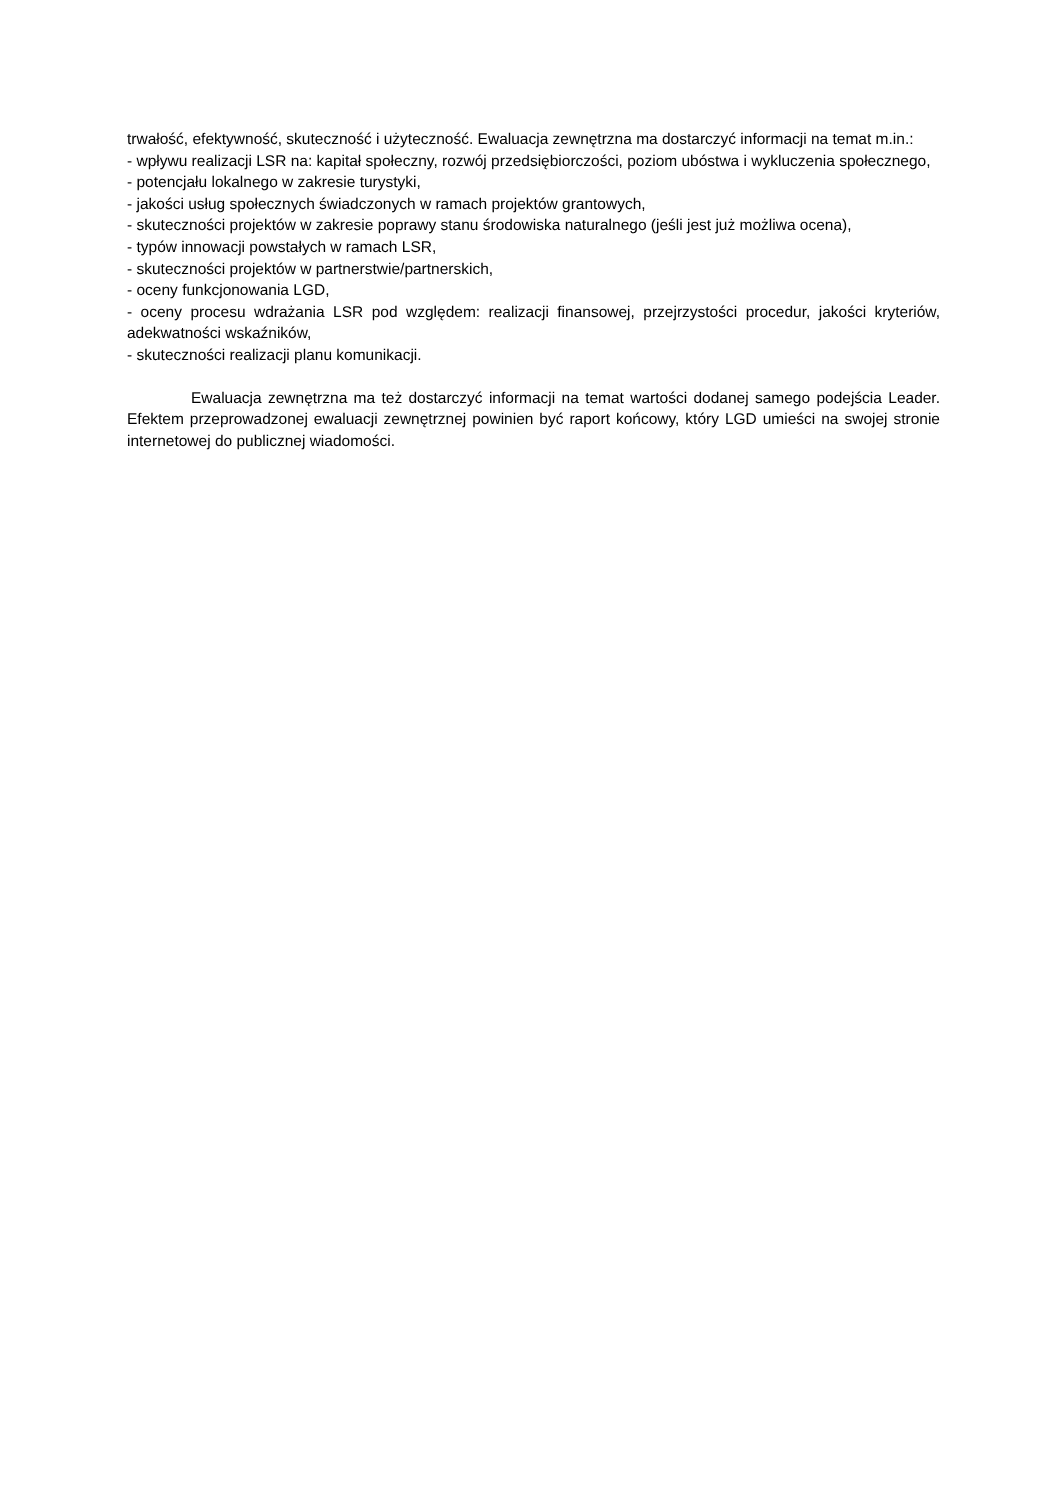trwałość, efektywność, skuteczność i użyteczność. Ewaluacja zewnętrzna ma dostarczyć informacji na temat m.in.:
- wpływu realizacji LSR na: kapitał społeczny, rozwój przedsiębiorczości, poziom ubóstwa i wykluczenia społecznego,
- potencjału lokalnego w zakresie turystyki,
- jakości usług społecznych świadczonych w ramach projektów grantowych,
- skuteczności projektów w zakresie poprawy stanu środowiska naturalnego (jeśli jest już możliwa ocena),
- typów innowacji powstałych w ramach LSR,
- skuteczności projektów w partnerstwie/partnerskich,
- oceny funkcjonowania LGD,
- oceny procesu wdrażania LSR pod względem: realizacji finansowej, przejrzystości procedur, jakości kryteriów, adekwatności wskaźników,
- skuteczności realizacji planu komunikacji.
Ewaluacja zewnętrzna ma też dostarczyć informacji na temat wartości dodanej samego podejścia Leader. Efektem przeprowadzonej ewaluacji zewnętrznej powinien być raport końcowy, który LGD umieści na swojej stronie internetowej do publicznej wiadomości.